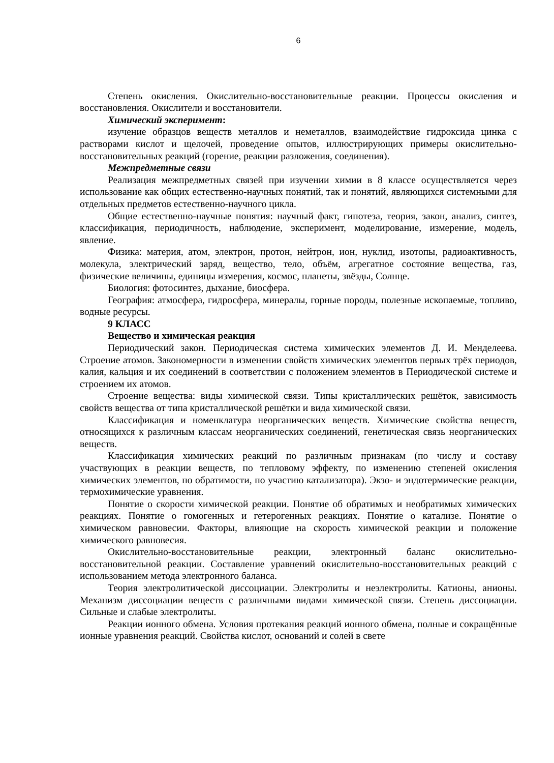6
Степень окисления. Окислительно-восстановительные реакции. Процессы окисления и восстановления. Окислители и восстановители.
Химический эксперимент:
изучение образцов веществ металлов и неметаллов, взаимодействие гидроксида цинка с растворами кислот и щелочей, проведение опытов, иллюстрирующих примеры окислительно-восстановительных реакций (горение, реакции разложения, соединения).
Межпредметные связи
Реализация межпредметных связей при изучении химии в 8 классе осуществляется через использование как общих естественно-научных понятий, так и понятий, являющихся системными для отдельных предметов естественно-научного цикла.
Общие естественно-научные понятия: научный факт, гипотеза, теория, закон, анализ, синтез, классификация, периодичность, наблюдение, эксперимент, моделирование, измерение, модель, явление.
Физика: материя, атом, электрон, протон, нейтрон, ион, нуклид, изотопы, радиоактивность, молекула, электрический заряд, вещество, тело, объём, агрегатное состояние вещества, газ, физические величины, единицы измерения, космос, планеты, звёзды, Солнце.
Биология: фотосинтез, дыхание, биосфера.
География: атмосфера, гидросфера, минералы, горные породы, полезные ископаемые, топливо, водные ресурсы.
9 КЛАСС
Вещество и химическая реакция
Периодический закон. Периодическая система химических элементов Д. И. Менделеева. Строение атомов. Закономерности в изменении свойств химических элементов первых трёх периодов, калия, кальция и их соединений в соответствии с положением элементов в Периодической системе и строением их атомов.
Строение вещества: виды химической связи. Типы кристаллических решёток, зависимость свойств вещества от типа кристаллической решётки и вида химической связи.
Классификация и номенклатура неорганических веществ. Химические свойства веществ, относящихся к различным классам неорганических соединений, генетическая связь неорганических веществ.
Классификация химических реакций по различным признакам (по числу и составу участвующих в реакции веществ, по тепловому эффекту, по изменению степеней окисления химических элементов, по обратимости, по участию катализатора). Экзо- и эндотермические реакции, термохимические уравнения.
Понятие о скорости химической реакции. Понятие об обратимых и необратимых химических реакциях. Понятие о гомогенных и гетерогенных реакциях. Понятие о катализе. Понятие о химическом равновесии. Факторы, влияющие на скорость химической реакции и положение химического равновесия.
Окислительно-восстановительные реакции, электронный баланс окислительно-восстановительной реакции. Составление уравнений окислительно-восстановительных реакций с использованием метода электронного баланса.
Теория электролитической диссоциации. Электролиты и неэлектролиты. Катионы, анионы. Механизм диссоциации веществ с различными видами химической связи. Степень диссоциации. Сильные и слабые электролиты.
Реакции ионного обмена. Условия протекания реакций ионного обмена, полные и сокращённые ионные уравнения реакций. Свойства кислот, оснований и солей в свете